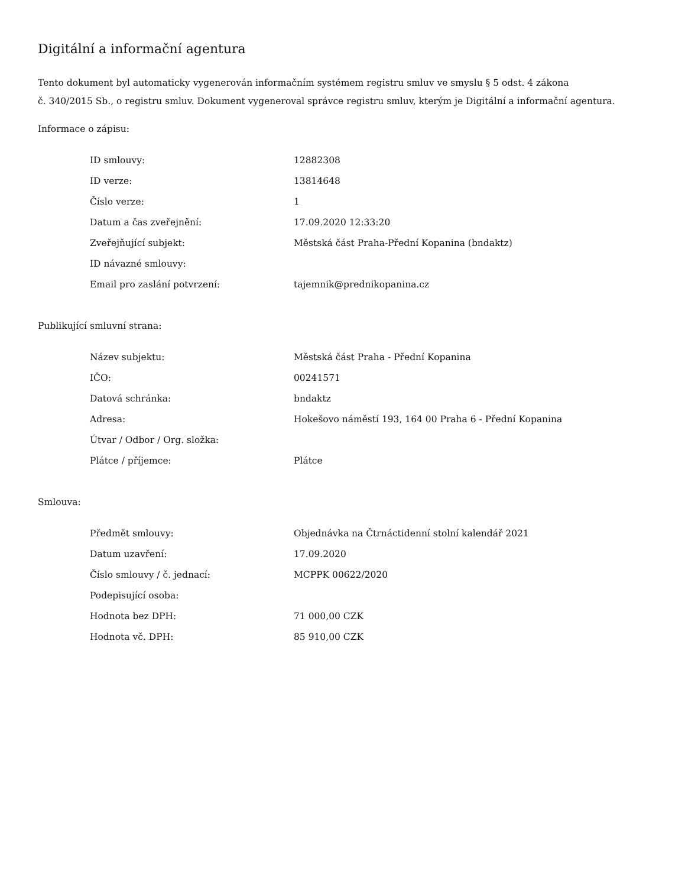Digitální a informační agentura
Tento dokument byl automaticky vygenerován informačním systémem registru smluv ve smyslu § 5 odst. 4 zákona
č. 340/2015 Sb., o registru smluv. Dokument vygeneroval správce registru smluv, kterým je Digitální a informační agentura.
Informace o zápisu:
| ID smlouvy: | 12882308 |
| ID verze: | 13814648 |
| Číslo verze: | 1 |
| Datum a čas zveřejnění: | 17.09.2020 12:33:20 |
| Zveřejňující subjekt: | Městská část Praha-Přední Kopanina (bndaktz) |
| ID návazné smlouvy: | |
| Email pro zaslání potvrzení: | tajemnik@prednikopanina.cz |
Publikující smluvní strana:
| Název subjektu: | Městská část Praha - Přední Kopanina |
| IČO: | 00241571 |
| Datová schránka: | bndaktz |
| Adresa: | Hokešovo náměstí 193, 164 00 Praha 6 - Přední Kopanina |
| Útvar / Odbor / Org. složka: | |
| Plátce / příjemce: | Plátce |
Smlouva:
| Předmět smlouvy: | Objednávka na Čtrnáctidenní stolní kalendář 2021 |
| Datum uzavření: | 17.09.2020 |
| Číslo smlouvy / č. jednací: | MCPPK 00622/2020 |
| Podepisující osoba: | |
| Hodnota bez DPH: | 71 000,00 CZK |
| Hodnota vč. DPH: | 85 910,00 CZK |